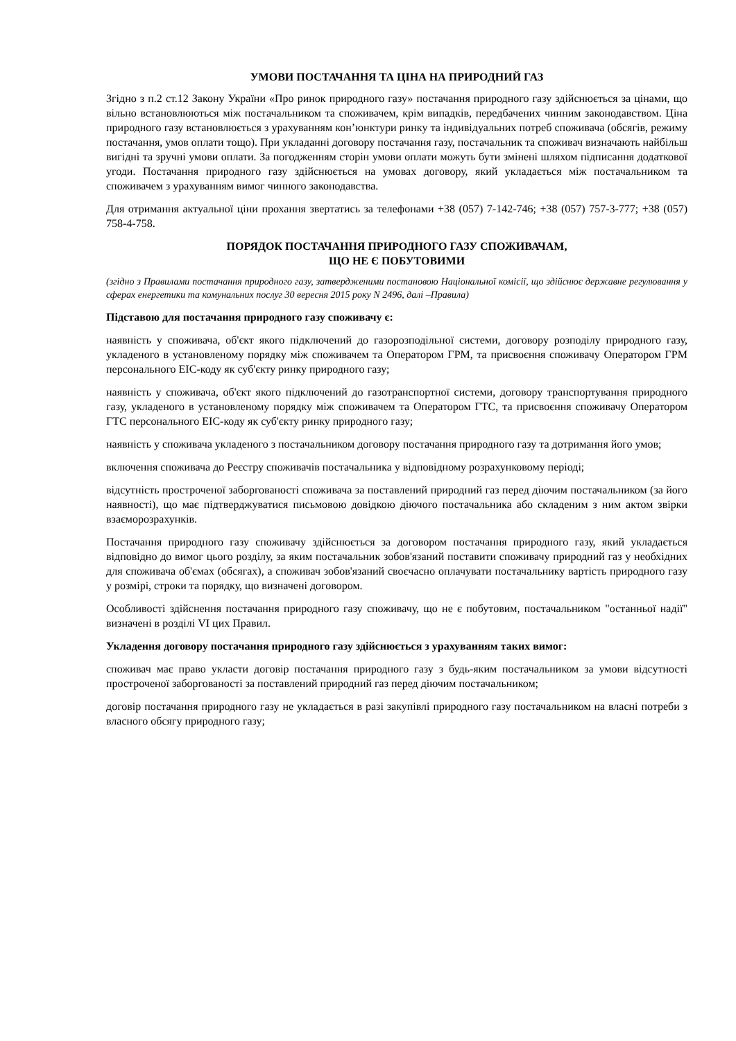УМОВИ ПОСТАЧАННЯ ТА ЦІНА НА ПРИРОДНИЙ ГАЗ
Згідно з п.2 ст.12 Закону України «Про ринок природного газу» постачання природного газу здійснюється за цінами, що вільно встановлюються між постачальником та споживачем, крім випадків, передбачених чинним законодавством. Ціна природного газу встановлюється з урахуванням кон’юнктури ринку та індивідуальних потреб споживача (обсягів, режиму постачання, умов оплати тощо). При укладанні договору постачання газу, постачальник та споживач визначають найбільш вигідні та зручні умови оплати. За погодженням сторін умови оплати можуть бути змінені шляхом підписання додаткової угоди. Постачання природного газу здійснюється на умовах договору, який укладається між постачальником та споживачем з урахуванням вимог чинного законодавства.
Для отримання актуальної ціни прохання звертатись за телефонами +38 (057) 7-142-746; +38 (057) 757-3-777; +38 (057) 758-4-758.
ПОРЯДОК ПОСТАЧАННЯ ПРИРОДНОГО ГАЗУ СПОЖИВАЧАМ,
ЩО НЕ Є ПОБУТОВИМИ
(згідно з Правилами постачання природного газу, затвердженими постановою Національної комісії, що здійснює державне регулювання у сферах енергетики та комунальних послуг 30 вересня 2015 року N 2496, далі –Правила)
Підставою для постачання природного газу споживачу є:
наявність у споживача, об'єкт якого підключений до газорозподільної системи, договору розподілу природного газу, укладеного в установленому порядку між споживачем та Оператором ГРМ, та присвоєння споживачу Оператором ГРМ персонального EIC-коду як суб'єкту ринку природного газу;
наявність у споживача, об'єкт якого підключений до газотранспортної системи, договору транспортування природного газу, укладеного в установленому порядку між споживачем та Оператором ГТС, та присвоєння споживачу Оператором ГТС персонального EIC-коду як суб'єкту ринку природного газу;
наявність у споживача укладеного з постачальником договору постачання природного газу та дотримання його умов;
включення споживача до Реєстру споживачів постачальника у відповідному розрахунковому періоді;
відсутність простроченої заборгованості споживача за поставлений природний газ перед діючим постачальником (за його наявності), що має підтверджуватися письмовою довідкою діючого постачальника або складеним з ним актом звірки взаєморозрахунків.
Постачання природного газу споживачу здійснюється за договором постачання природного газу, який укладається відповідно до вимог цього розділу, за яким постачальник зобов'язаний поставити споживачу природний газ у необхідних для споживача об'ємах (обсягах), а споживач зобов'язаний своєчасно оплачувати постачальнику вартість природного газу у розмірі, строки та порядку, що визначені договором.
Особливості здійснення постачання природного газу споживачу, що не є побутовим, постачальником "останньої надії" визначені в розділі VI цих Правил.
Укладення договору постачання природного газу здійснюється з урахуванням таких вимог:
споживач має право укласти договір постачання природного газу з будь-яким постачальником за умови відсутності простроченої заборгованості за поставлений природний газ перед діючим постачальником;
договір постачання природного газу не укладається в разі закупівлі природного газу постачальником на власні потреби з власного обсягу природного газу;